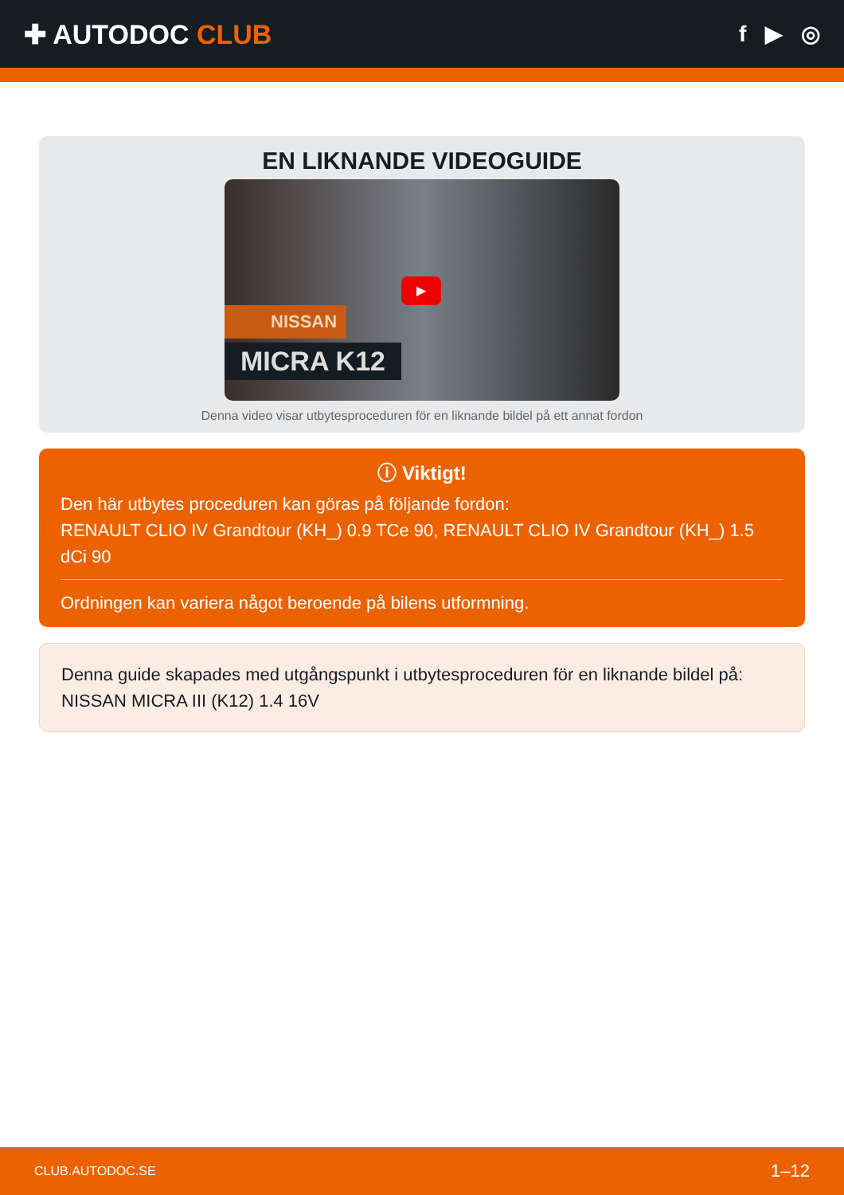✚ AUTODOC CLUB
f ▶ ◎
EN LIKNANDE VIDEOGUIDE
NISSAN
MICRA K12
▶
Denna video visar utbytesproceduren för en liknande bildel på ett annat fordon
ⓘ Viktigt!
Den här utbytes proceduren kan göras på följande fordon:
RENAULT CLIO IV Grandtour (KH_) 0.9 TCe 90, RENAULT CLIO IV Grandtour (KH_) 1.5 dCi 90
Ordningen kan variera något beroende på bilens utformning.
Denna guide skapades med utgångspunkt i utbytesproceduren för en liknande bildel på: NISSAN MICRA III (K12) 1.4 16V
CLUB.AUTODOC.SE 1–12